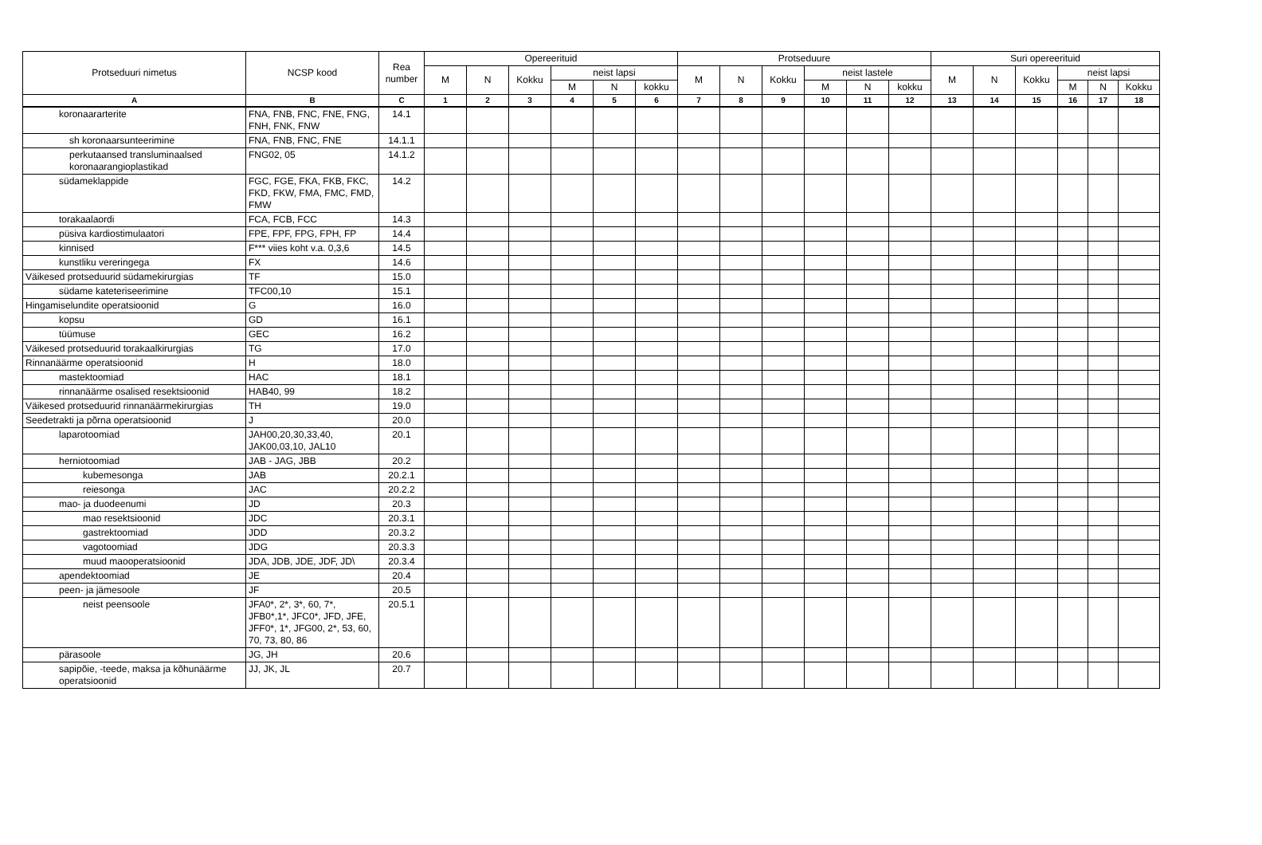| Protseduuri nimetus | NCSP kood | Rea number | Opereerituid | | | | | | Protseduure | | | | | | Suri opereerituid | | | | | |
| --- | --- | --- | --- | --- | --- | --- | --- | --- | --- | --- | --- | --- | --- | --- | --- | --- | --- | --- | --- | --- |
| | | | M | N | Kokku | neist lapsi | | | M | N | Kokku | neist lastele | | | M | N | Kokku | neist lapsi | | |
| | | | | | | M | N | kokku | | | | M | N | kokku | | | | M | N | Kokku |
| A | B | C | 1 | 2 | 3 | 4 | 5 | 6 | 7 | 8 | 9 | 10 | 11 | 12 | 13 | 14 | 15 | 16 | 17 | 18 |
| koronaararterite | FNA, FNB, FNC, FNE, FNG, FNH, FNK, FNW | 14.1 | | | | | | | | | | | | | | | | | | |
| sh koronaarsunteerimine | FNA, FNB, FNC, FNE | 14.1.1 | | | | | | | | | | | | | | | | | | |
| perkutaansed transluminaalsed koronaarangioplastikad | FNG02, 05 | 14.1.2 | | | | | | | | | | | | | | | | | | |
| südameklappide | FGC, FGE, FKA, FKB, FKC, FKD, FKW, FMA, FMC, FMD, FMW | 14.2 | | | | | | | | | | | | | | | | | | |
| torakaalaordi | FCA, FCB, FCC | 14.3 | | | | | | | | | | | | | | | | | | |
| püsiva kardiostimulaatori | FPE, FPF, FPG, FPH, FP | 14.4 | | | | | | | | | | | | | | | | | | |
| kinnised | F*** viies koht v.a. 0,3,6 | 14.5 | | | | | | | | | | | | | | | | | | |
| kunstliku vereringega | FX | 14.6 | | | | | | | | | | | | | | | | | | |
| Väikesed protseduurid südamekirurgias | TF | 15.0 | | | | | | | | | | | | | | | | | | |
| südame kateteriseerimine | TFC00,10 | 15.1 | | | | | | | | | | | | | | | | | | |
| Hingamiselundite operatsioonid | G | 16.0 | | | | | | | | | | | | | | | | | | |
| kopsu | GD | 16.1 | | | | | | | | | | | | | | | | | | |
| tüümuse | GEC | 16.2 | | | | | | | | | | | | | | | | | | |
| Väikesed protseduurid torakaalkirurgias | TG | 17.0 | | | | | | | | | | | | | | | | | | |
| Rinnanäärme operatsioonid | H | 18.0 | | | | | | | | | | | | | | | | | | |
| mastektoomiad | HAC | 18.1 | | | | | | | | | | | | | | | | | | |
| rinnanäärme osalised resektsioonid | HAB40, 99 | 18.2 | | | | | | | | | | | | | | | | | | |
| Väikesed protseduurid rinnanäärmekirurgias | TH | 19.0 | | | | | | | | | | | | | | | | | | |
| Seedetrakti ja põrna operatsioonid | J | 20.0 | | | | | | | | | | | | | | | | | | |
| laparotoomiad | JAH00,20,30,33,40, JAK00,03,10, JAL10 | 20.1 | | | | | | | | | | | | | | | | | | |
| herniotoomiad | JAB - JAG, JBB | 20.2 | | | | | | | | | | | | | | | | | | |
| kubemesonga | JAB | 20.2.1 | | | | | | | | | | | | | | | | | | |
| reiesonga | JAC | 20.2.2 | | | | | | | | | | | | | | | | | | |
| mao- ja duodeenumi | JD | 20.3 | | | | | | | | | | | | | | | | | | |
| mao resektsioonid | JDC | 20.3.1 | | | | | | | | | | | | | | | | | | |
| gastrektoomiad | JDD | 20.3.2 | | | | | | | | | | | | | | | | | | |
| vagotoomiad | JDG | 20.3.3 | | | | | | | | | | | | | | | | | | |
| muud maooperatsioonid | JDA, JDB, JDE, JDF, JD\ | 20.3.4 | | | | | | | | | | | | | | | | | | |
| apendektoomiad | JE | 20.4 | | | | | | | | | | | | | | | | | | |
| peen- ja jämesoole | JF | 20.5 | | | | | | | | | | | | | | | | | | |
| neist peensoole | JFA0*, 2*, 3*, 60, 7*, JFB0*,1*, JFC0*, JFD, JFE, JFF0*, 1*, JFG00, 2*, 53, 60, 70, 73, 80, 86 | 20.5.1 | | | | | | | | | | | | | | | | | | |
| pärasoole | JG, JH | 20.6 | | | | | | | | | | | | | | | | | | |
| sapipõie, -teede, maksa ja kõhunäärme operatsioonid | JJ, JK, JL | 20.7 | | | | | | | | | | | | | | | | | | |